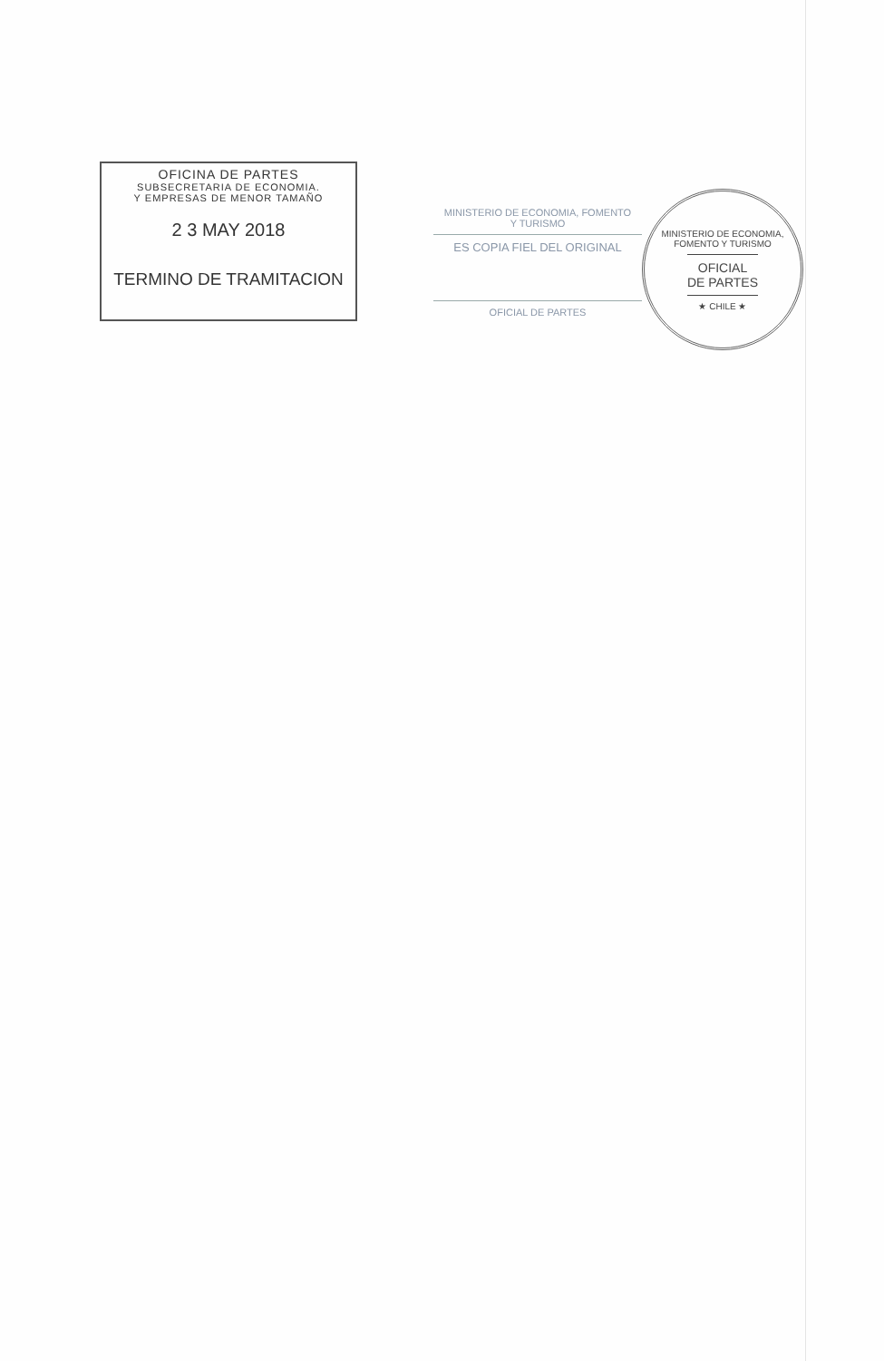OFICINA DE PARTES
SUBSECRETARIA DE ECONOMIA.
Y EMPRESAS DE MENOR TAMAÑO
2 3 MAY 2018
TERMINO DE TRAMITACION
MINISTERIO DE ECONOMIA, FOMENTO
Y TURISMO
ES COPIA FIEL DEL ORIGINAL
OFICIAL DE PARTES
MINISTERIO DE ECONOMIA, FOMENTO Y TURISMO
OFICIAL
DE PARTES
★ CHILE ★